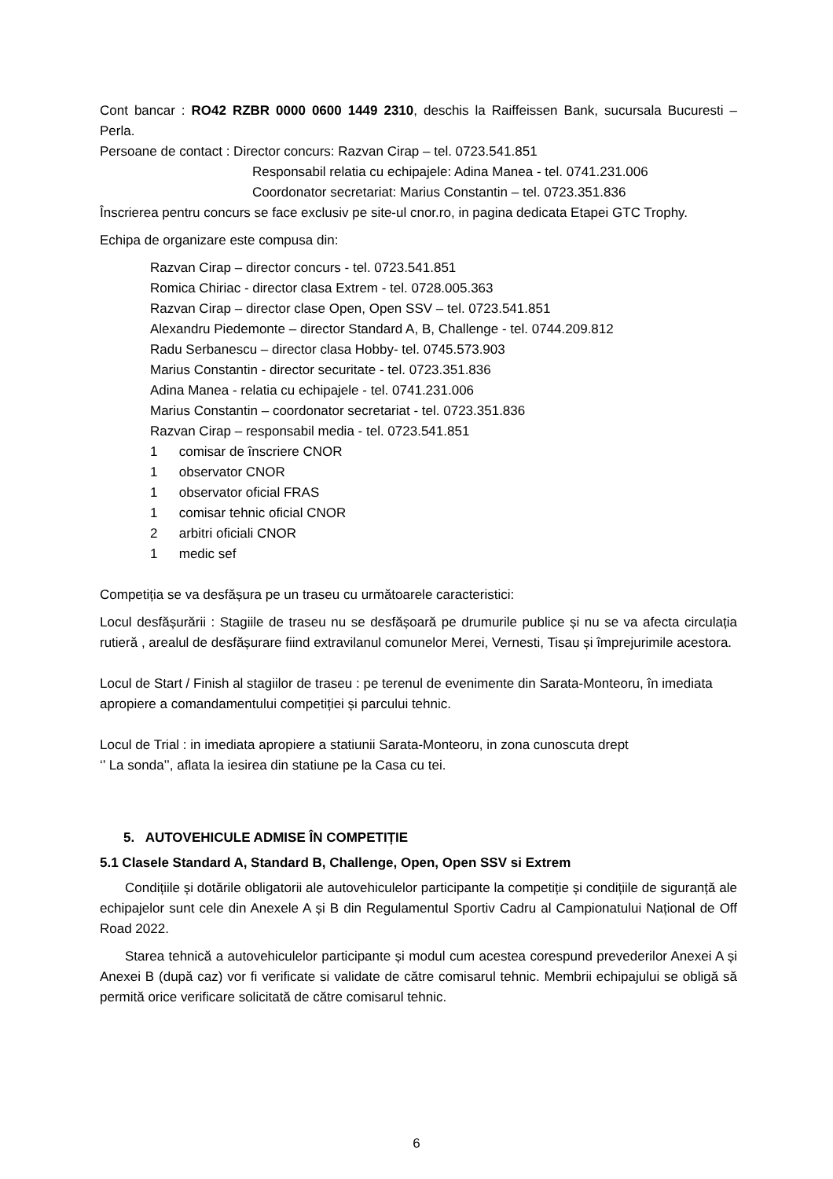Cont bancar : RO42 RZBR 0000 0600 1449 2310, deschis la Raiffeissen Bank, sucursala Bucuresti – Perla.
Persoane de contact : Director concurs: Razvan Cirap – tel. 0723.541.851
Responsabil relatia cu echipajele: Adina Manea - tel. 0741.231.006
Coordonator secretariat: Marius Constantin – tel. 0723.351.836
Înscrierea pentru concurs se face exclusiv pe site-ul cnor.ro, in pagina dedicata Etapei GTC Trophy.
Echipa de organizare este compusa din:
Razvan Cirap – director concurs - tel. 0723.541.851
Romica Chiriac - director clasa Extrem - tel. 0728.005.363
Razvan Cirap – director clase Open, Open SSV – tel. 0723.541.851
Alexandru Piedemonte – director Standard A, B, Challenge - tel. 0744.209.812
Radu Serbanescu – director clasa Hobby- tel. 0745.573.903
Marius Constantin - director securitate - tel. 0723.351.836
Adina Manea - relatia cu echipajele - tel. 0741.231.006
Marius Constantin – coordonator secretariat - tel. 0723.351.836
Razvan Cirap – responsabil media - tel. 0723.541.851
1 comisar de înscriere CNOR
1 observator CNOR
1 observator oficial FRAS
1 comisar tehnic oficial CNOR
2 arbitri oficiali CNOR
1 medic sef
Competiția se va desfășura pe un traseu cu următoarele caracteristici:
Locul desfășurării : Stagiile de traseu nu se desfășoară pe drumurile publice și nu se va afecta circulația rutieră , arealul de desfășurare fiind extravilanul comunelor Merei, Vernesti, Tisau și împrejurimile acestora.
Locul de Start / Finish al stagiilor de traseu : pe terenul de evenimente din Sarata-Monteoru, în imediata apropiere a comandamentului competiției și parcului tehnic.
Locul de Trial : in imediata apropiere a statiunii Sarata-Monteoru, in zona cunoscuta drept
‘’ La sonda’’, aflata la iesirea din statiune pe la Casa cu tei.
5. AUTOVEHICULE ADMISE ÎN COMPETIȚIE
5.1 Clasele Standard A, Standard B, Challenge, Open, Open SSV si Extrem
Condițiile și dotările obligatorii ale autovehiculelor participante la competiție și condițiile de siguranță ale echipajelor sunt cele din Anexele A și B din Regulamentul Sportiv Cadru al Campionatului Național de Off Road 2022.
Starea tehnică a autovehiculelor participante și modul cum acestea corespund prevederilor Anexei A și Anexei B (după caz) vor fi verificate si validate de către comisarul tehnic. Membrii echipajului se obligă să permită orice verificare solicitată de către comisarul tehnic.
6